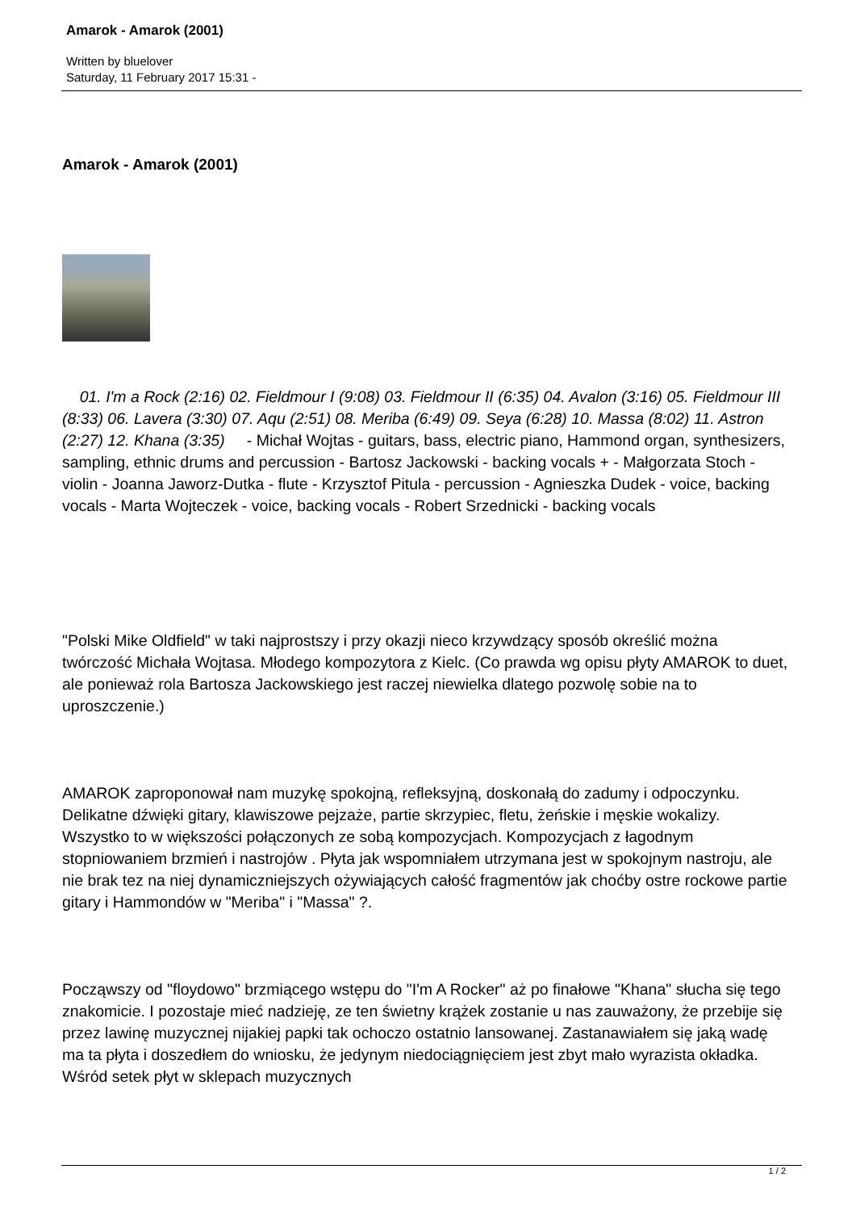Amarok - Amarok (2001)
Written by bluelover
Saturday, 11 February 2017 15:31 -
Amarok - Amarok (2001)
01. I'm a Rock (2:16) 02. Fieldmour I (9:08) 03. Fieldmour II (6:35) 04. Avalon (3:16) 05. Fieldmour III (8:33) 06. Lavera (3:30) 07. Aqu (2:51) 08. Meriba (6:49) 09. Seya (6:28) 10. Massa (8:02) 11. Astron (2:27) 12. Khana (3:35) - Michał Wojtas - guitars, bass, electric piano, Hammond organ, synthesizers, sampling, ethnic drums and percussion - Bartosz Jackowski - backing vocals + - Małgorzata Stoch - violin - Joanna Jaworz-Dutka - flute - Krzysztof Pitula - percussion - Agnieszka Dudek - voice, backing vocals - Marta Wojteczek - voice, backing vocals - Robert Srzednicki - backing vocals
"Polski Mike Oldfield" w taki najprostszy i przy okazji nieco krzywdzący sposób określić można twórczość Michała Wojtasa. Młodego kompozytora z Kielc. (Co prawda wg opisu płyty AMAROK to duet, ale ponieważ rola Bartosza Jackowskiego jest raczej niewielka dlatego pozwolę sobie na to uproszczenie.)
AMAROK zaproponował nam muzykę spokojną, refleksyjną, doskonałą do zadumy i odpoczynku. Delikatne dźwięki gitary, klawiszowe pejzaże, partie skrzypiec, fletu, żeńskie i męskie wokalizy. Wszystko to w większości połączonych ze sobą kompozycjach. Kompozycjach z łagodnym stopniowaniem brzmień i nastrojów . Płyta jak wspomniałem utrzymana jest w spokojnym nastroju, ale nie brak tez na niej dynamiczniejszych ożywiających całość fragmentów jak choćby ostre rockowe partie gitary i Hammondów w "Meriba" i "Massa" ?.
Począwszy od "floydowo" brzmiącego wstępu do "I'm A Rocker" aż po finałowe "Khana" słucha się tego znakomicie. I pozostaje mieć nadzieję, ze ten świetny krążek zostanie u nas zauważony, że przebije się przez lawinę muzycznej nijakiej papki tak ochoczo ostatnio lansowanej. Zastanawiałem się jaką wadę ma ta płyta i doszedłem do wniosku, że jedynym niedociągnięciem jest zbyt mało wyrazista okładka. Wśród setek płyt w sklepach muzycznych
1 / 2